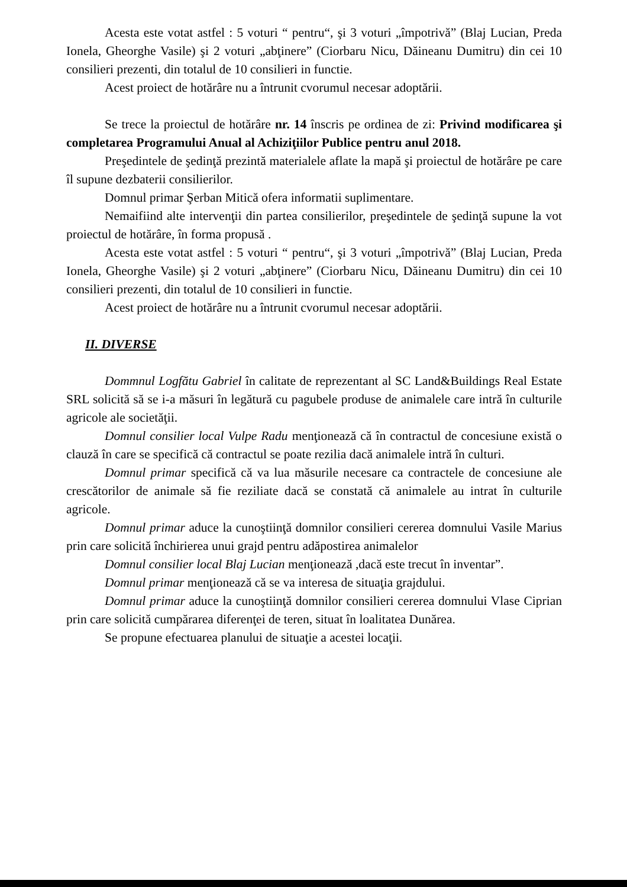Acesta este votat astfel : 5 voturi “ pentru“, şi 3 voturi „împotrivă” (Blaj Lucian, Preda Ionela, Gheorghe Vasile) şi 2 voturi „abţinere” (Ciorbaru Nicu, Dăineanu Dumitru) din cei 10 consilieri prezenti, din totalul de 10 consilieri in functie.
Acest proiect de hotărâre nu a întrunit cvorumul necesar adoptării.
Se trece la proiectul de hotărâre nr. 14 înscris pe ordinea de zi: Privind modificarea şi completarea Programului Anual al Achiziţiilor Publice pentru anul 2018.
Preşedintele de şedinţă prezintă materialele aflate la mapă şi proiectul de hotărâre pe care îl supune dezbaterii consilierilor.
Domnul primar Şerban Mitică ofera informatii suplimentare.
Nemaifiind alte intervenţii din partea consilierilor, preşedintele de şedinţă supune la vot proiectul de hotărâre, în forma propusă .
Acesta este votat astfel : 5 voturi “ pentru“, şi 3 voturi „împotrivă” (Blaj Lucian, Preda Ionela, Gheorghe Vasile) şi 2 voturi „abţinere” (Ciorbaru Nicu, Dăineanu Dumitru) din cei 10 consilieri prezenti, din totalul de 10 consilieri in functie.
Acest proiect de hotărâre nu a întrunit cvorumul necesar adoptării.
II. DIVERSE
Dommnul Logfătu Gabriel în calitate de reprezentant al SC Land&Buildings Real Estate SRL solicită să se i-a măsuri în legătură cu pagubele produse de animalele care intră în culturile agricole ale societăţii.
Domnul consilier local Vulpe Radu menţionează că în contractul de concesiune există o clauză în care se specifică că contractul se poate rezilia dacă animalele intră în culturi.
Domnul primar specifică că va lua măsurile necesare ca contractele de concesiune ale crescătorilor de animale să fie reziliate dacă se constată că animalele au intrat în culturile agricole.
Domnul primar aduce la cunoştiinţă domnilor consilieri cererea domnului Vasile Marius prin care solicită închirierea unui grajd pentru adăpostirea animalelor
Domnul consilier local Blaj Lucian menţionează ,dacă este trecut în inventar”.
Domnul primar menţionează că se va interesa de situaţia grajdului.
Domnul primar aduce la cunoştiinţă domnilor consilieri cererea domnului Vlase Ciprian prin care solicită cumpărarea diferenţei de teren, situat în loalitatea Dunărea.
Se propune efectuarea planului de situaţie a acestei locaţii.